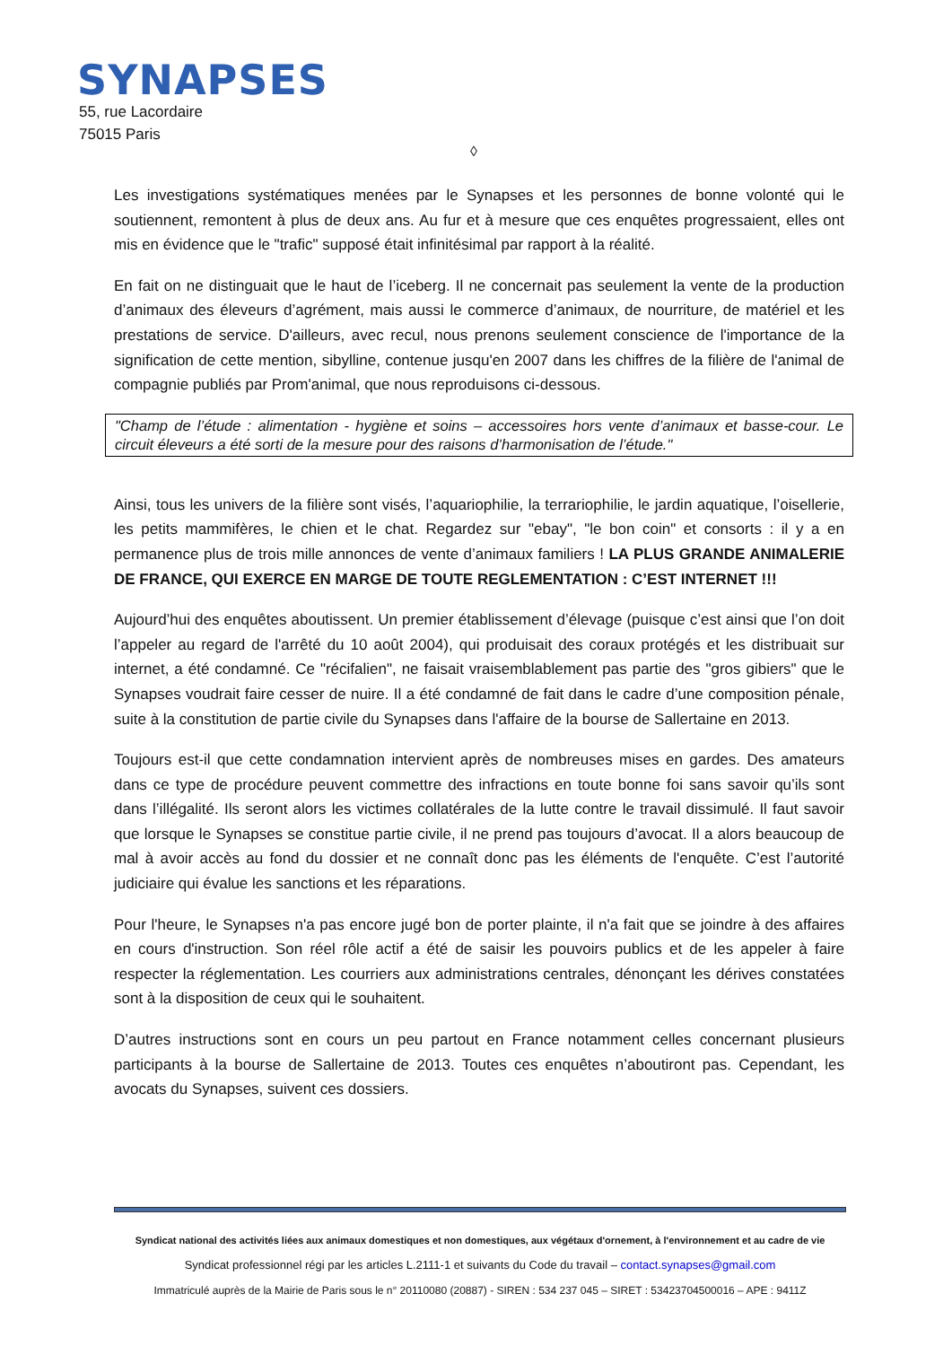SYNAPSES
55, rue Lacordaire
75015 Paris
◊
Les investigations systématiques menées par le Synapses et les personnes de bonne volonté qui le soutiennent, remontent à plus de deux ans. Au fur et à mesure que ces enquêtes progressaient, elles ont mis en évidence que le "trafic" supposé était infinitésimal par rapport à la réalité.
En fait on ne distinguait que le haut de l’iceberg. Il ne concernait pas seulement la vente de la production d’animaux des éleveurs d’agrément, mais aussi le commerce d’animaux, de nourriture, de matériel et les prestations de service. D'ailleurs, avec recul, nous prenons seulement conscience de l'importance de la signification de cette mention, sibylline, contenue jusqu'en 2007 dans les chiffres de la filière de l'animal de compagnie publiés par Prom'animal, que nous reproduisons ci-dessous.
"Champ de l’étude : alimentation - hygiène et soins – accessoires hors vente d’animaux et basse-cour. Le circuit éleveurs a été sorti de la mesure pour des raisons d’harmonisation de l’étude."
Ainsi, tous les univers de la filière sont visés, l’aquariophilie, la terrariophilie, le jardin aquatique, l’oisellerie, les petits mammifères, le chien et le chat. Regardez sur "ebay", "le bon coin" et consorts : il y a en permanence plus de trois mille annonces de vente d’animaux familiers ! LA PLUS GRANDE ANIMALERIE DE FRANCE, QUI EXERCE EN MARGE DE TOUTE REGLEMENTATION : C’EST INTERNET !!!
Aujourd’hui des enquêtes aboutissent. Un premier établissement d’élevage (puisque c’est ainsi que l’on doit l’appeler au regard de l'arrêté du 10 août 2004), qui produisait des coraux protégés et les distribuait sur internet, a été condamné. Ce "récifalien", ne faisait vraisemblablement pas partie des "gros gibiers" que le Synapses voudrait faire cesser de nuire. Il a été condamné de fait dans le cadre d’une composition pénale, suite à la constitution de partie civile du Synapses dans l'affaire de la bourse de Sallertaine en 2013.
Toujours est-il que cette condamnation intervient après de nombreuses mises en gardes. Des amateurs dans ce type de procédure peuvent commettre des infractions en toute bonne foi sans savoir qu’ils sont dans l’illégalité. Ils seront alors les victimes collatérales de la lutte contre le travail dissimulé. Il faut savoir que lorsque le Synapses se constitue partie civile, il ne prend pas toujours d’avocat. Il a alors beaucoup de mal à avoir accès au fond du dossier et ne connaît donc pas les éléments de l'enquête. C’est l’autorité judiciaire qui évalue les sanctions et les réparations.
Pour l'heure, le Synapses n'a pas encore jugé bon de porter plainte, il n'a fait que se joindre à des affaires en cours d'instruction. Son réel rôle actif a été de saisir les pouvoirs publics et de les appeler à faire respecter la réglementation. Les courriers aux administrations centrales, dénonçant les dérives constatées sont à la disposition de ceux qui le souhaitent.
D’autres instructions sont en cours un peu partout en France notamment celles concernant plusieurs participants à la bourse de Sallertaine de 2013. Toutes ces enquêtes n’aboutiront pas. Cependant, les avocats du Synapses, suivent ces dossiers.
Syndicat national des activités liées aux animaux domestiques et non domestiques, aux végétaux d'ornement, à l'environnement et au cadre de vie
Syndicat professionnel régi par les articles L.2111-1 et suivants du Code du travail – contact.synapses@gmail.com
Immatriculé auprès de la Mairie de Paris sous le n° 20110080 (20887) - SIREN : 534 237 045 – SIRET : 53423704500016 – APE : 9411Z